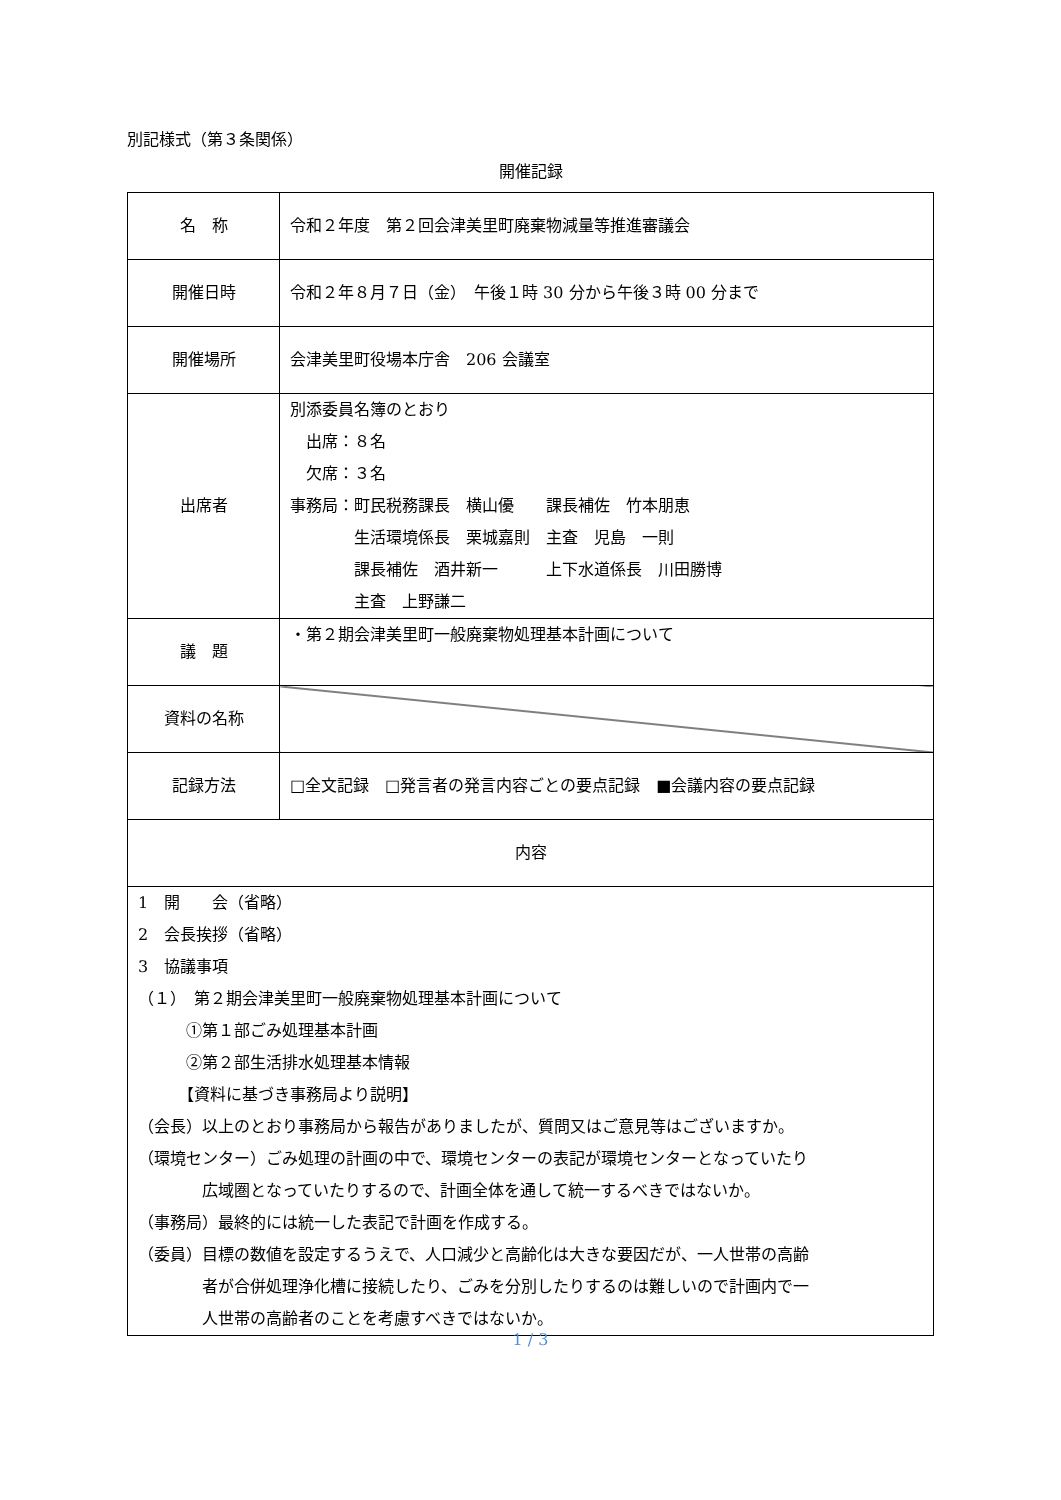別記様式（第３条関係）
開催記録
| 名 称 | 令和２年度 第２回会津美里町廃棄物減量等推進審議会 |
| 開催日時 | 令和２年８月７日（金） 午後１時 30 分から午後３時 00 分まで |
| 開催場所 | 会津美里町役場本庁舎 206 会議室 |
| 出席者 | 別添委員名簿のとおり 出席：８名 欠席：３名 事務局：町民税務課長 横山優 課長補佐 竹本朋恵 生活環境係長 栗城嘉則 主査 児島 一則 課長補佐 酒井新一 上下水道係長 川田勝博 主査 上野謙二 |
| 議 題 | ・第２期会津美里町一般廃棄物処理基本計画について |
| 資料の名称 | |
| 記録方法 | □全文記録 □発言者の発言内容ごとの要点記録 ■会議内容の要点記録 |
| 内容 | |
| 1 開 会（省略） 2 会長挨拶（省略） 3 協議事項 （１） 第２期会津美里町一般廃棄物処理基本計画について ①第１部ごみ処理基本計画 ②第２部生活排水処理基本情報 【資料に基づき事務局より説明】 （会長）以上のとおり事務局から報告がありましたが、質問又はご意見等はございますか。 （環境センター）ごみ処理の計画の中で、環境センターの表記が環境センターとなっていたり 広域圏となっていたりするので、計画全体を通して統一するべきではないか。 （事務局）最終的には統一した表記で計画を作成する。 （委員）目標の数値を設定するうえで、人口減少と高齢化は大きな要因だが、一人世帯の高齢 者が合併処理浄化槽に接続したり、ごみを分別したりするのは難しいので計画内で一 人世帯の高齢者のことを考慮すべきではないか。 | |
1 / 3